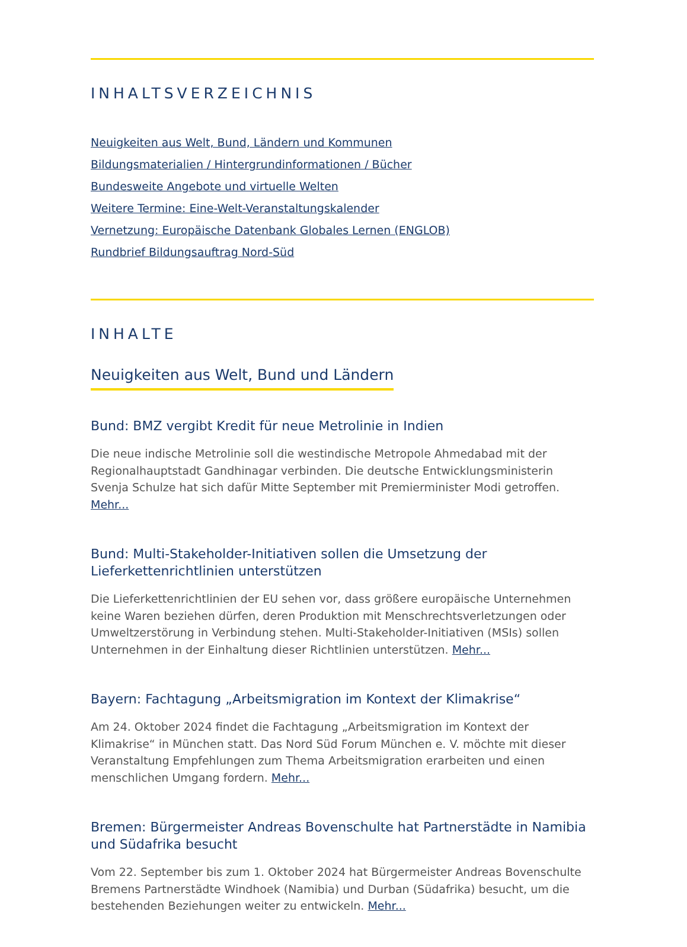INHALTSVERZEICHNIS
Neuigkeiten aus Welt, Bund, Ländern und Kommunen
Bildungsmaterialien / Hintergrundinformationen / Bücher
Bundesweite Angebote und virtuelle Welten
Weitere Termine: Eine-Welt-Veranstaltungskalender
Vernetzung: Europäische Datenbank Globales Lernen (ENGLOB)
Rundbrief Bildungsauftrag Nord-Süd
INHALTE
Neuigkeiten aus Welt, Bund und Ländern
Bund: BMZ vergibt Kredit für neue Metrolinie in Indien
Die neue indische Metrolinie soll die westindische Metropole Ahmedabad mit der Regionalhauptstadt Gandhinagar verbinden. Die deutsche Entwicklungsministerin Svenja Schulze hat sich dafür Mitte September mit Premierminister Modi getroffen. Mehr...
Bund: Multi-Stakeholder-Initiativen sollen die Umsetzung der Lieferkettenrichtlinien unterstützen
Die Lieferkettenrichtlinien der EU sehen vor, dass größere europäische Unternehmen keine Waren beziehen dürfen, deren Produktion mit Menschrechtsverletzungen oder Umweltzerstörung in Verbindung stehen. Multi-Stakeholder-Initiativen (MSIs) sollen Unternehmen in der Einhaltung dieser Richtlinien unterstützen. Mehr...
Bayern: Fachtagung „Arbeitsmigration im Kontext der Klimakrise“
Am 24. Oktober 2024 findet die Fachtagung „Arbeitsmigration im Kontext der Klimakrise“ in München statt. Das Nord Süd Forum München e. V. möchte mit dieser Veranstaltung Empfehlungen zum Thema Arbeitsmigration erarbeiten und einen menschlichen Umgang fordern. Mehr...
Bremen: Bürgermeister Andreas Bovenschulte hat Partnerstädte in Namibia und Südafrika besucht
Vom 22. September bis zum 1. Oktober 2024 hat Bürgermeister Andreas Bovenschulte Bremens Partnerstädte Windhoek (Namibia) und Durban (Südafrika) besucht, um die bestehenden Beziehungen weiter zu entwickeln. Mehr...